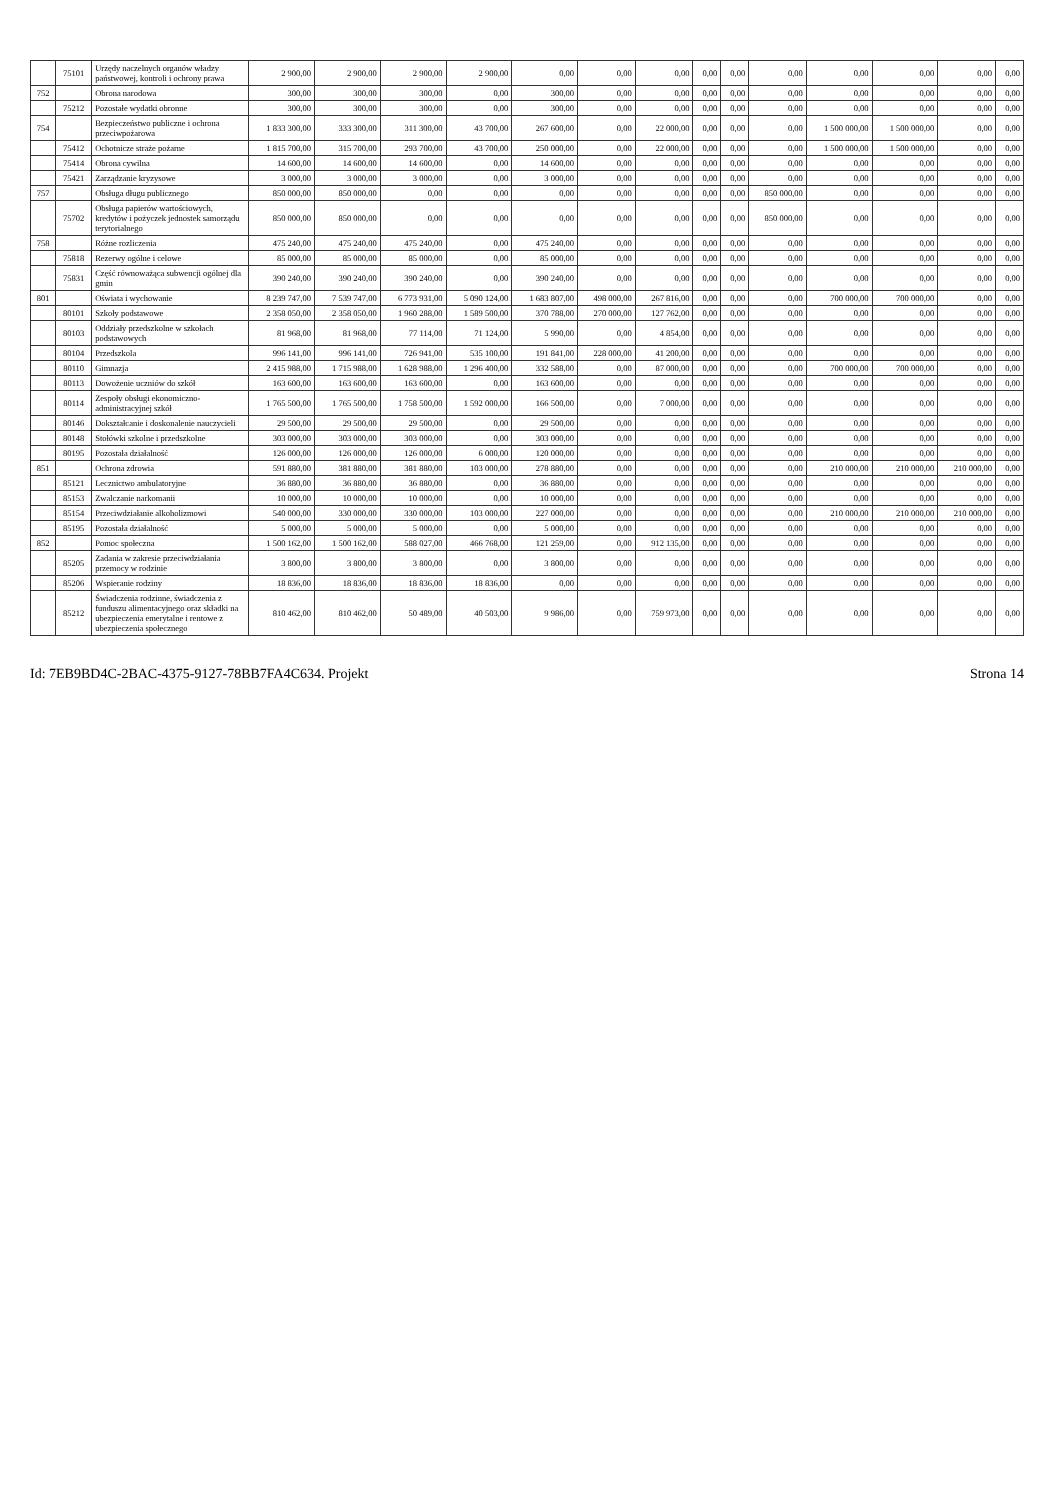| | 75101 | Urzędy naczelnych organów władzy państwowej, kontroli i ochrony prawa | 2 900,00 | 2 900,00 | 2 900,00 | 2 900,00 | 0,00 | 0,00 | 0,00 | 0,00 | 0,00 | 0,00 | 0,00 | 0,00 | 0,00 | 0,00 |
| 752 | | Obrona narodowa | 300,00 | 300,00 | 300,00 | 0,00 | 300,00 | 0,00 | 0,00 | 0,00 | 0,00 | 0,00 | 0,00 | 0,00 | 0,00 | 0,00 |
| | 75212 | Pozostałe wydatki obronne | 300,00 | 300,00 | 300,00 | 0,00 | 300,00 | 0,00 | 0,00 | 0,00 | 0,00 | 0,00 | 0,00 | 0,00 | 0,00 | 0,00 |
| 754 | | Bezpieczeństwo publiczne i ochrona przeciwpożarowa | 1 833 300,00 | 333 300,00 | 311 300,00 | 43 700,00 | 267 600,00 | 0,00 | 22 000,00 | 0,00 | 0,00 | 0,00 | 1 500 000,00 | 1 500 000,00 | 0,00 | 0,00 |
| | 75412 | Ochotnicze straże pożarne | 1 815 700,00 | 315 700,00 | 293 700,00 | 43 700,00 | 250 000,00 | 0,00 | 22 000,00 | 0,00 | 0,00 | 0,00 | 1 500 000,00 | 1 500 000,00 | 0,00 | 0,00 |
| | 75414 | Obrona cywilna | 14 600,00 | 14 600,00 | 14 600,00 | 0,00 | 14 600,00 | 0,00 | 0,00 | 0,00 | 0,00 | 0,00 | 0,00 | 0,00 | 0,00 | 0,00 |
| | 75421 | Zarządzanie kryzysowe | 3 000,00 | 3 000,00 | 3 000,00 | 0,00 | 3 000,00 | 0,00 | 0,00 | 0,00 | 0,00 | 0,00 | 0,00 | 0,00 | 0,00 | 0,00 |
| 757 | | Obsługa długu publicznego | 850 000,00 | 850 000,00 | 0,00 | 0,00 | 0,00 | 0,00 | 0,00 | 0,00 | 0,00 | 850 000,00 | 0,00 | 0,00 | 0,00 | 0,00 |
| | 75702 | Obsługa papierów wartościowych, kredytów i pożyczek jednostek samorządu terytorialnego | 850 000,00 | 850 000,00 | 0,00 | 0,00 | 0,00 | 0,00 | 0,00 | 0,00 | 0,00 | 850 000,00 | 0,00 | 0,00 | 0,00 | 0,00 |
| 758 | | Różne rozliczenia | 475 240,00 | 475 240,00 | 475 240,00 | 0,00 | 475 240,00 | 0,00 | 0,00 | 0,00 | 0,00 | 0,00 | 0,00 | 0,00 | 0,00 | 0,00 |
| | 75818 | Rezerwy ogólne i celowe | 85 000,00 | 85 000,00 | 85 000,00 | 0,00 | 85 000,00 | 0,00 | 0,00 | 0,00 | 0,00 | 0,00 | 0,00 | 0,00 | 0,00 | 0,00 |
| | 75831 | Część równoważąca subwencji ogólnej dla gmin | 390 240,00 | 390 240,00 | 390 240,00 | 0,00 | 390 240,00 | 0,00 | 0,00 | 0,00 | 0,00 | 0,00 | 0,00 | 0,00 | 0,00 | 0,00 |
| 801 | | Oświata i wychowanie | 8 239 747,00 | 7 539 747,00 | 6 773 931,00 | 5 090 124,00 | 1 683 807,00 | 498 000,00 | 267 816,00 | 0,00 | 0,00 | 0,00 | 700 000,00 | 700 000,00 | 0,00 | 0,00 |
| | 80101 | Szkoły podstawowe | 2 358 050,00 | 2 358 050,00 | 1 960 288,00 | 1 589 500,00 | 370 788,00 | 270 000,00 | 127 762,00 | 0,00 | 0,00 | 0,00 | 0,00 | 0,00 | 0,00 | 0,00 |
| | 80103 | Oddziały przedszkolne w szkołach podstawowych | 81 968,00 | 81 968,00 | 77 114,00 | 71 124,00 | 5 990,00 | 0,00 | 4 854,00 | 0,00 | 0,00 | 0,00 | 0,00 | 0,00 | 0,00 | 0,00 |
| | 80104 | Przedszkola | 996 141,00 | 996 141,00 | 726 941,00 | 535 100,00 | 191 841,00 | 228 000,00 | 41 200,00 | 0,00 | 0,00 | 0,00 | 0,00 | 0,00 | 0,00 | 0,00 |
| | 80110 | Gimnazja | 2 415 988,00 | 1 715 988,00 | 1 628 988,00 | 1 296 400,00 | 332 588,00 | 0,00 | 87 000,00 | 0,00 | 0,00 | 0,00 | 700 000,00 | 700 000,00 | 0,00 | 0,00 |
| | 80113 | Dowożenie uczniów do szkół | 163 600,00 | 163 600,00 | 163 600,00 | 0,00 | 163 600,00 | 0,00 | 0,00 | 0,00 | 0,00 | 0,00 | 0,00 | 0,00 | 0,00 | 0,00 |
| | 80114 | Zespoły obsługi ekonomiczno-administracyjnej szkół | 1 765 500,00 | 1 765 500,00 | 1 758 500,00 | 1 592 000,00 | 166 500,00 | 0,00 | 7 000,00 | 0,00 | 0,00 | 0,00 | 0,00 | 0,00 | 0,00 | 0,00 |
| | 80146 | Dokształcanie i doskonalenie nauczycieli | 29 500,00 | 29 500,00 | 29 500,00 | 0,00 | 29 500,00 | 0,00 | 0,00 | 0,00 | 0,00 | 0,00 | 0,00 | 0,00 | 0,00 | 0,00 |
| | 80148 | Stołówki szkolne i przedszkolne | 303 000,00 | 303 000,00 | 303 000,00 | 0,00 | 303 000,00 | 0,00 | 0,00 | 0,00 | 0,00 | 0,00 | 0,00 | 0,00 | 0,00 | 0,00 |
| | 80195 | Pozostała działalność | 126 000,00 | 126 000,00 | 126 000,00 | 6 000,00 | 120 000,00 | 0,00 | 0,00 | 0,00 | 0,00 | 0,00 | 0,00 | 0,00 | 0,00 | 0,00 |
| 851 | | Ochrona zdrowia | 591 880,00 | 381 880,00 | 381 880,00 | 103 000,00 | 278 880,00 | 0,00 | 0,00 | 0,00 | 0,00 | 0,00 | 210 000,00 | 210 000,00 | 210 000,00 | 0,00 |
| | 85121 | Lecznictwo ambulatoryjne | 36 880,00 | 36 880,00 | 36 880,00 | 0,00 | 36 880,00 | 0,00 | 0,00 | 0,00 | 0,00 | 0,00 | 0,00 | 0,00 | 0,00 | 0,00 |
| | 85153 | Zwalczanie narkomanii | 10 000,00 | 10 000,00 | 10 000,00 | 0,00 | 10 000,00 | 0,00 | 0,00 | 0,00 | 0,00 | 0,00 | 0,00 | 0,00 | 0,00 | 0,00 |
| | 85154 | Przeciwdziałanie alkoholizmowi | 540 000,00 | 330 000,00 | 330 000,00 | 103 000,00 | 227 000,00 | 0,00 | 0,00 | 0,00 | 0,00 | 0,00 | 210 000,00 | 210 000,00 | 210 000,00 | 0,00 |
| | 85195 | Pozostała działalność | 5 000,00 | 5 000,00 | 5 000,00 | 0,00 | 5 000,00 | 0,00 | 0,00 | 0,00 | 0,00 | 0,00 | 0,00 | 0,00 | 0,00 | 0,00 |
| 852 | | Pomoc społeczna | 1 500 162,00 | 1 500 162,00 | 588 027,00 | 466 768,00 | 121 259,00 | 0,00 | 912 135,00 | 0,00 | 0,00 | 0,00 | 0,00 | 0,00 | 0,00 | 0,00 |
| | 85205 | Zadania w zakresie przeciwdziałania przemocy w rodzinie | 3 800,00 | 3 800,00 | 3 800,00 | 0,00 | 3 800,00 | 0,00 | 0,00 | 0,00 | 0,00 | 0,00 | 0,00 | 0,00 | 0,00 | 0,00 |
| | 85206 | Wspieranie rodziny | 18 836,00 | 18 836,00 | 18 836,00 | 18 836,00 | 0,00 | 0,00 | 0,00 | 0,00 | 0,00 | 0,00 | 0,00 | 0,00 | 0,00 | 0,00 |
| | 85212 | Świadczenia rodzinne, świadczenia z funduszu alimentacyjnego oraz składki na ubezpieczenia emerytalne i rentowe z ubezpieczenia społecznego | 810 462,00 | 810 462,00 | 50 489,00 | 40 503,00 | 9 986,00 | 0,00 | 759 973,00 | 0,00 | 0,00 | 0,00 | 0,00 | 0,00 | 0,00 | 0,00 |
Id: 7EB9BD4C-2BAC-4375-9127-78BB7FA4C634. Projekt Strona 14